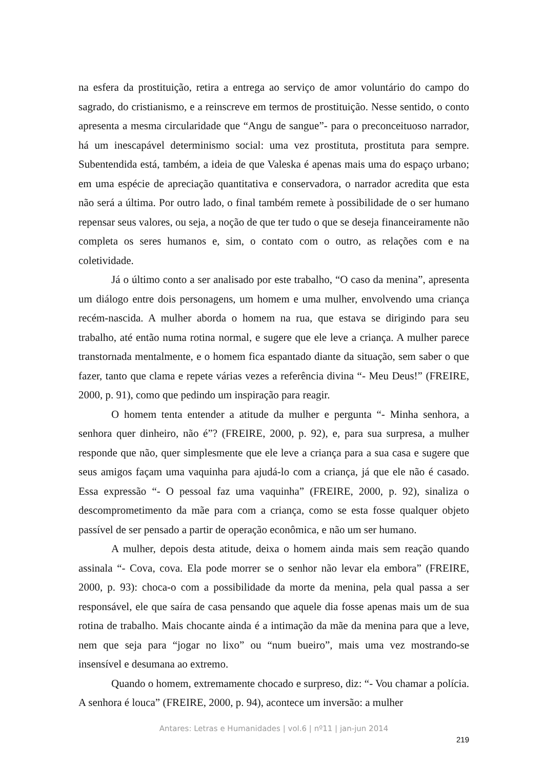na esfera da prostituição, retira a entrega ao serviço de amor voluntário do campo do sagrado, do cristianismo, e a reinscreve em termos de prostituição. Nesse sentido, o conto apresenta a mesma circularidade que “Angu de sangue”- para o preconceituoso narrador, há um inescapável determinismo social: uma vez prostituta, prostituta para sempre. Subentendida está, também, a ideia de que Valeska é apenas mais uma do espaço urbano; em uma espécie de apreciação quantitativa e conservadora, o narrador acredita que esta não será a última. Por outro lado, o final também remete à possibilidade de o ser humano repensar seus valores, ou seja, a noção de que ter tudo o que se deseja financeiramente não completa os seres humanos e, sim, o contato com o outro, as relações com e na coletividade.
Já o último conto a ser analisado por este trabalho, “O caso da menina”, apresenta um diálogo entre dois personagens, um homem e uma mulher, envolvendo uma criança recém-nascida. A mulher aborda o homem na rua, que estava se dirigindo para seu trabalho, até então numa rotina normal, e sugere que ele leve a criança. A mulher parece transtornada mentalmente, e o homem fica espantado diante da situação, sem saber o que fazer, tanto que clama e repete várias vezes a referência divina “- Meu Deus!” (FREIRE, 2000, p. 91), como que pedindo um inspiração para reagir.
O homem tenta entender a atitude da mulher e pergunta “- Minha senhora, a senhora quer dinheiro, não é”? (FREIRE, 2000, p. 92), e, para sua surpresa, a mulher responde que não, quer simplesmente que ele leve a criança para a sua casa e sugere que seus amigos façam uma vaquinha para ajudá-lo com a criança, já que ele não é casado. Essa expressão “- O pessoal faz uma vaquinha” (FREIRE, 2000, p. 92), sinaliza o descomprometimento da mãe para com a criança, como se esta fosse qualquer objeto passível de ser pensado a partir de operação econômica, e não um ser humano.
A mulher, depois desta atitude, deixa o homem ainda mais sem reação quando assinala “- Cova, cova. Ela pode morrer se o senhor não levar ela embora” (FREIRE, 2000, p. 93): choca-o com a possibilidade da morte da menina, pela qual passa a ser responsável, ele que saíra de casa pensando que aquele dia fosse apenas mais um de sua rotina de trabalho. Mais chocante ainda é a intimação da mãe da menina para que a leve, nem que seja para “jogar no lixo” ou “num bueiro”, mais uma vez mostrando-se insensível e desumana ao extremo.
Quando o homem, extremamente chocado e surpreso, diz: “- Vou chamar a polícia. A senhora é louca” (FREIRE, 2000, p. 94), acontece um inversão: a mulher
Antares: Letras e Humanidades | vol.6 | nº11 | jan-jun 2014
219